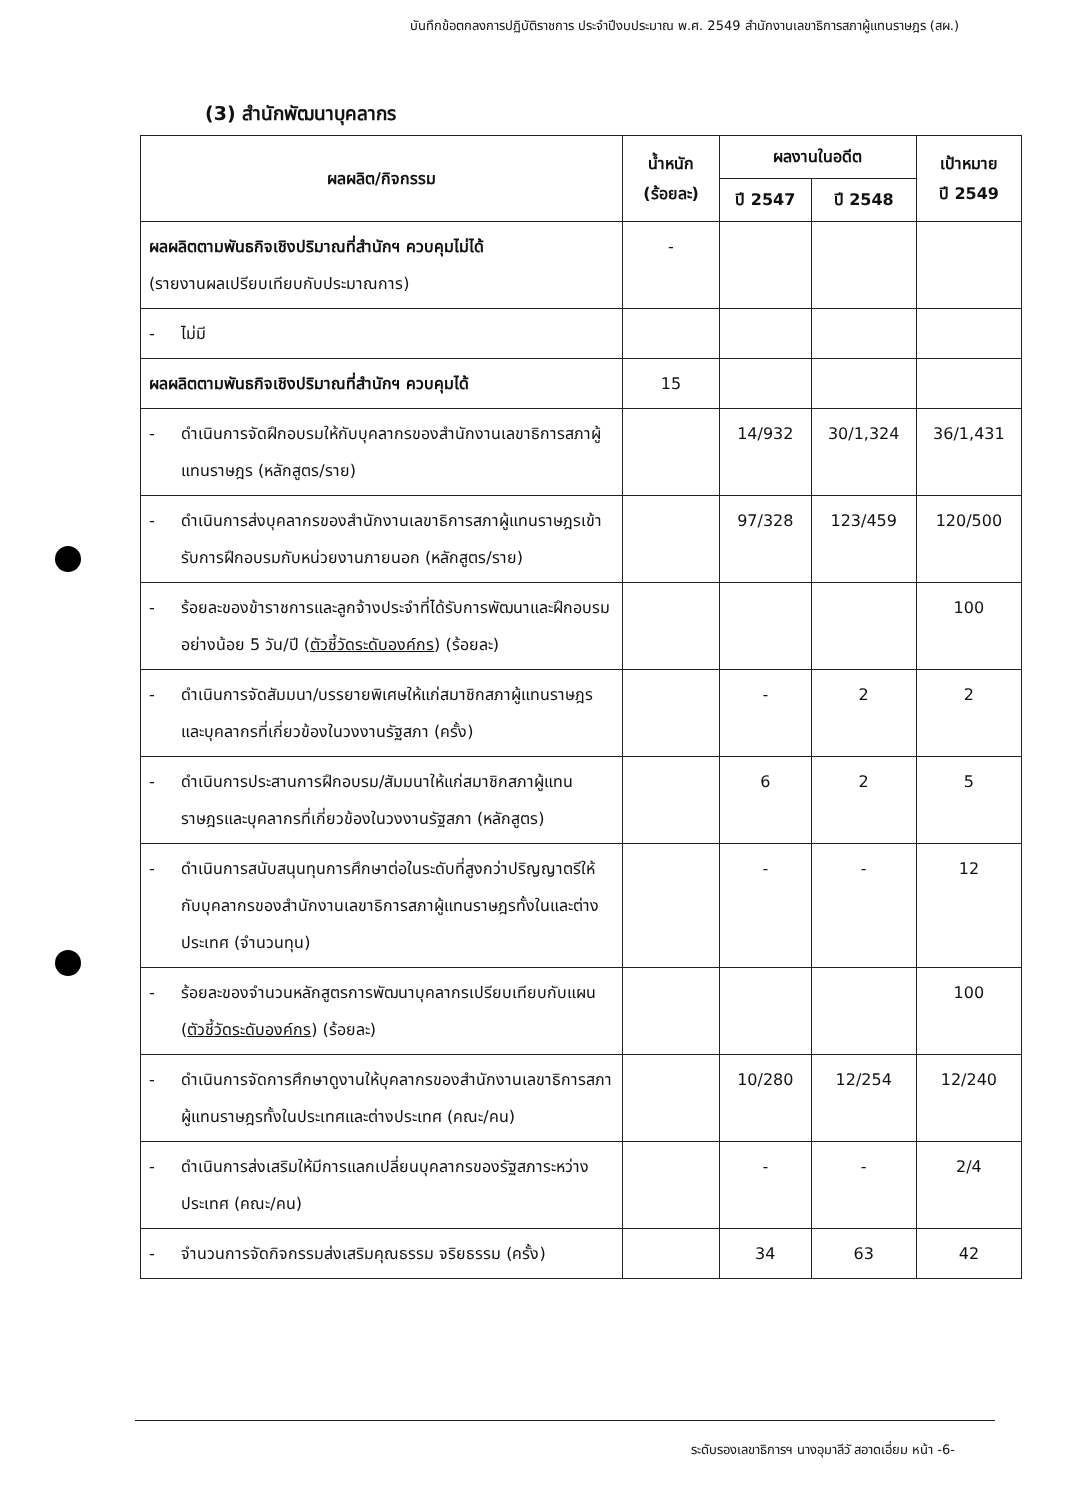บันทึกข้อตกลงการปฏิบัติราชการ ประจำปีงบประมาณ พ.ศ. 2549 สำนักงานเลขาธิการสภาผู้แทนราษฎร (สผ.)
(3) สำนักพัฒนาบุคลากร
| ผลผลิต/กิจกรรม | น้ำหนัก (ร้อยละ) | ผลงานในอดีต | | เป้าหมาย ปี 2549 |
| --- | --- | --- | --- | --- |
| | | ปี 2547 | ปี 2548 | |
| ผลผลิตตามพันธกิจเชิงปริมาณที่สำนักฯ ควบคุมไม่ได้ (รายงานผลเปรียบเทียบกับประมาณการ) | - | | | |
| - ไม่มี | | | | |
| ผลผลิตตามพันธกิจเชิงปริมาณที่สำนักฯ ควบคุมได้ | 15 | | | |
| - ดำเนินการจัดฝึกอบรมให้กับบุคลากรของสำนักงานเลขาธิการสภาผู้แทนราษฎร (หลักสูตร/ราย) | | 14/932 | 30/1,324 | 36/1,431 |
| - ดำเนินการส่งบุคลากรของสำนักงานเลขาธิการสภาผู้แทนราษฎรเข้ารับการฝึกอบรมกับหน่วยงานภายนอก (หลักสูตร/ราย) | | 97/328 | 123/459 | 120/500 |
| - ร้อยละของข้าราชการและลูกจ้างประจำที่ได้รับการพัฒนาและฝึกอบรมอย่างน้อย 5 วัน/ปี ( ตัวชี้วัดระดับองค์กร ) (ร้อยละ) | | | | 100 |
| - ดำเนินการจัดสัมมนา/บรรยายพิเศษให้แก่สมาชิกสภาผู้แทนราษฎรและบุคลากรที่เกี่ยวข้องในวงงานรัฐสภา (ครั้ง) | | - | 2 | 2 |
| - ดำเนินการประสานการฝึกอบรม/สัมมนาให้แก่สมาชิกสภาผู้แทนราษฎรและบุคลากรที่เกี่ยวข้องในวงงานรัฐสภา (หลักสูตร) | | 6 | 2 | 5 |
| - ดำเนินการสนับสนุนทุนการศึกษาต่อในระดับที่สูงกว่าปริญญาตรีให้กับบุคลากรของสำนักงานเลขาธิการสภาผู้แทนราษฎรทั้งในและต่างประเทศ (จำนวนทุน) | | - | - | 12 |
| - ร้อยละของจำนวนหลักสูตรการพัฒนาบุคลากรเปรียบเทียบกับแผน ( ตัวชี้วัดระดับองค์กร ) (ร้อยละ) | | | | 100 |
| - ดำเนินการจัดการศึกษาดูงานให้บุคลากรของสำนักงานเลขาธิการสภาผู้แทนราษฎรทั้งในประเทศและต่างประเทศ (คณะ/คน) | | 10/280 | 12/254 | 12/240 |
| - ดำเนินการส่งเสริมให้มีการแลกเปลี่ยนบุคลากรของรัฐสภาระหว่างประเทศ (คณะ/คน) | | - | - | 2/4 |
| - จำนวนการจัดกิจกรรมส่งเสริมคุณธรรม จริยธรรม (ครั้ง) | | 34 | 63 | 42 |
ระดับรองเลขาธิการฯ นางอุมาลีวั สอาดเอี่ยม หน้า -6-